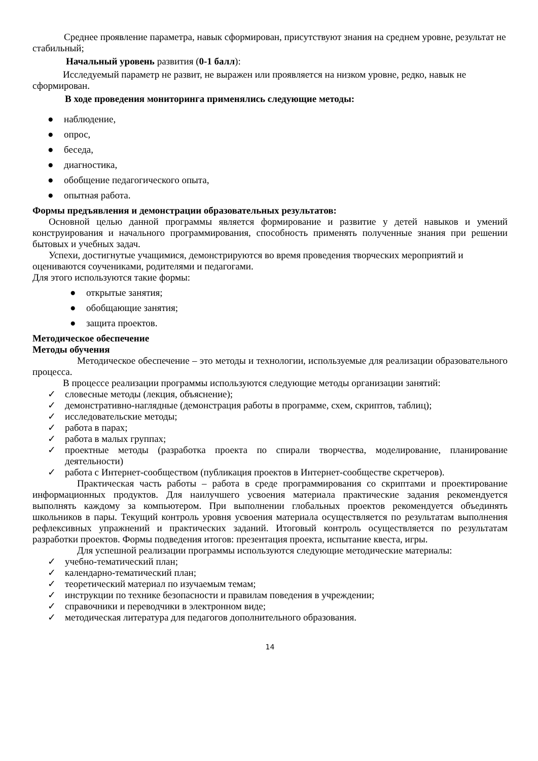Среднее проявление параметра, навык сформирован, присутствуют знания на среднем уровне, результат не стабильный;
Начальный уровень развития (0-1 балл):
Исследуемый параметр не развит, не выражен или проявляется на низком уровне, редко, навык не сформирован.
В ходе проведения мониторинга применялись следующие методы:
● наблюдение,
● опрос,
● беседа,
● диагностика,
● обобщение педагогического опыта,
● опытная работа.
Формы предъявления и демонстрации образовательных результатов:
Основной целью данной программы является формирование и развитие у детей навыков и умений конструирования и начального программирования, способность применять полученные знания при решении бытовых и учебных задач.
Успехи, достигнутые учащимися, демонстрируются во время проведения творческих мероприятий и оцениваются соучениками, родителями и педагогами.
Для этого используются такие формы:
● открытые занятия;
● обобщающие занятия;
● защита проектов.
Методическое обеспечение
Методы обучения
Методическое обеспечение – это методы и технологии, используемые для реализации образовательного процесса.
В процессе реализации программы используются следующие методы организации занятий:
✓ словесные методы (лекция, объяснение);
✓ демонстративно-наглядные (демонстрация работы в программе, схем, скриптов, таблиц);
✓ исследовательские методы;
✓ работа в парах;
✓ работа в малых группах;
✓ проектные методы (разработка проекта по спирали творчества, моделирование, планирование деятельности)
✓ работа с Интернет-сообществом (публикация проектов в Интернет-сообществе скретчеров).
Практическая часть работы – работа в среде программирования со скриптами и проектирование информационных продуктов. Для наилучшего усвоения материала практические задания рекомендуется выполнять каждому за компьютером. При выполнении глобальных проектов рекомендуется объединять школьников в пары. Текущий контроль уровня усвоения материала осуществляется по результатам выполнения рефлексивных упражнений и практических заданий. Итоговый контроль осуществляется по результатам разработки проектов. Формы подведения итогов: презентация проекта, испытание квеста, игры.
Для успешной реализации программы используются следующие методические материалы:
✓ учебно-тематический план;
✓ календарно-тематический план;
✓ теоретический материал по изучаемым темам;
✓ инструкции по технике безопасности и правилам поведения в учреждении;
✓ справочники и переводчики в электронном виде;
✓ методическая литература для педагогов дополнительного образования.
14